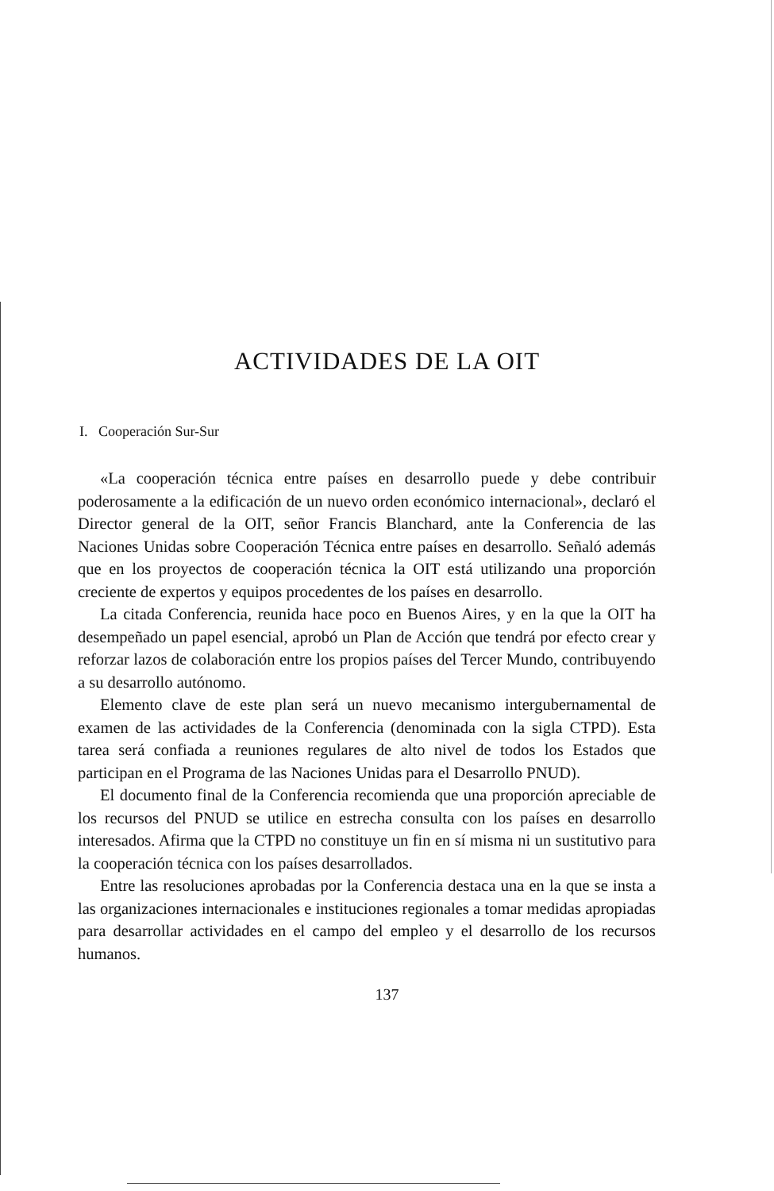ACTIVIDADES DE LA OIT
I. Cooperación Sur-Sur
«La cooperación técnica entre países en desarrollo puede y debe contribuir poderosamente a la edificación de un nuevo orden económico internacional», declaró el Director general de la OIT, señor Francis Blanchard, ante la Conferencia de las Naciones Unidas sobre Cooperación Técnica entre países en desarrollo. Señaló además que en los proyectos de cooperación técnica la OIT está utilizando una proporción creciente de expertos y equipos procedentes de los países en desarrollo.
La citada Conferencia, reunida hace poco en Buenos Aires, y en la que la OIT ha desempeñado un papel esencial, aprobó un Plan de Acción que tendrá por efecto crear y reforzar lazos de colaboración entre los propios países del Tercer Mundo, contribuyendo a su desarrollo autónomo.
Elemento clave de este plan será un nuevo mecanismo intergubernamental de examen de las actividades de la Conferencia (denominada con la sigla CTPD). Esta tarea será confiada a reuniones regulares de alto nivel de todos los Estados que participan en el Programa de las Naciones Unidas para el Desarrollo PNUD).
El documento final de la Conferencia recomienda que una proporción apreciable de los recursos del PNUD se utilice en estrecha consulta con los países en desarrollo interesados. Afirma que la CTPD no constituye un fin en sí misma ni un sustitutivo para la cooperación técnica con los países desarrollados.
Entre las resoluciones aprobadas por la Conferencia destaca una en la que se insta a las organizaciones internacionales e instituciones regionales a tomar medidas apropiadas para desarrollar actividades en el campo del empleo y el desarrollo de los recursos humanos.
137